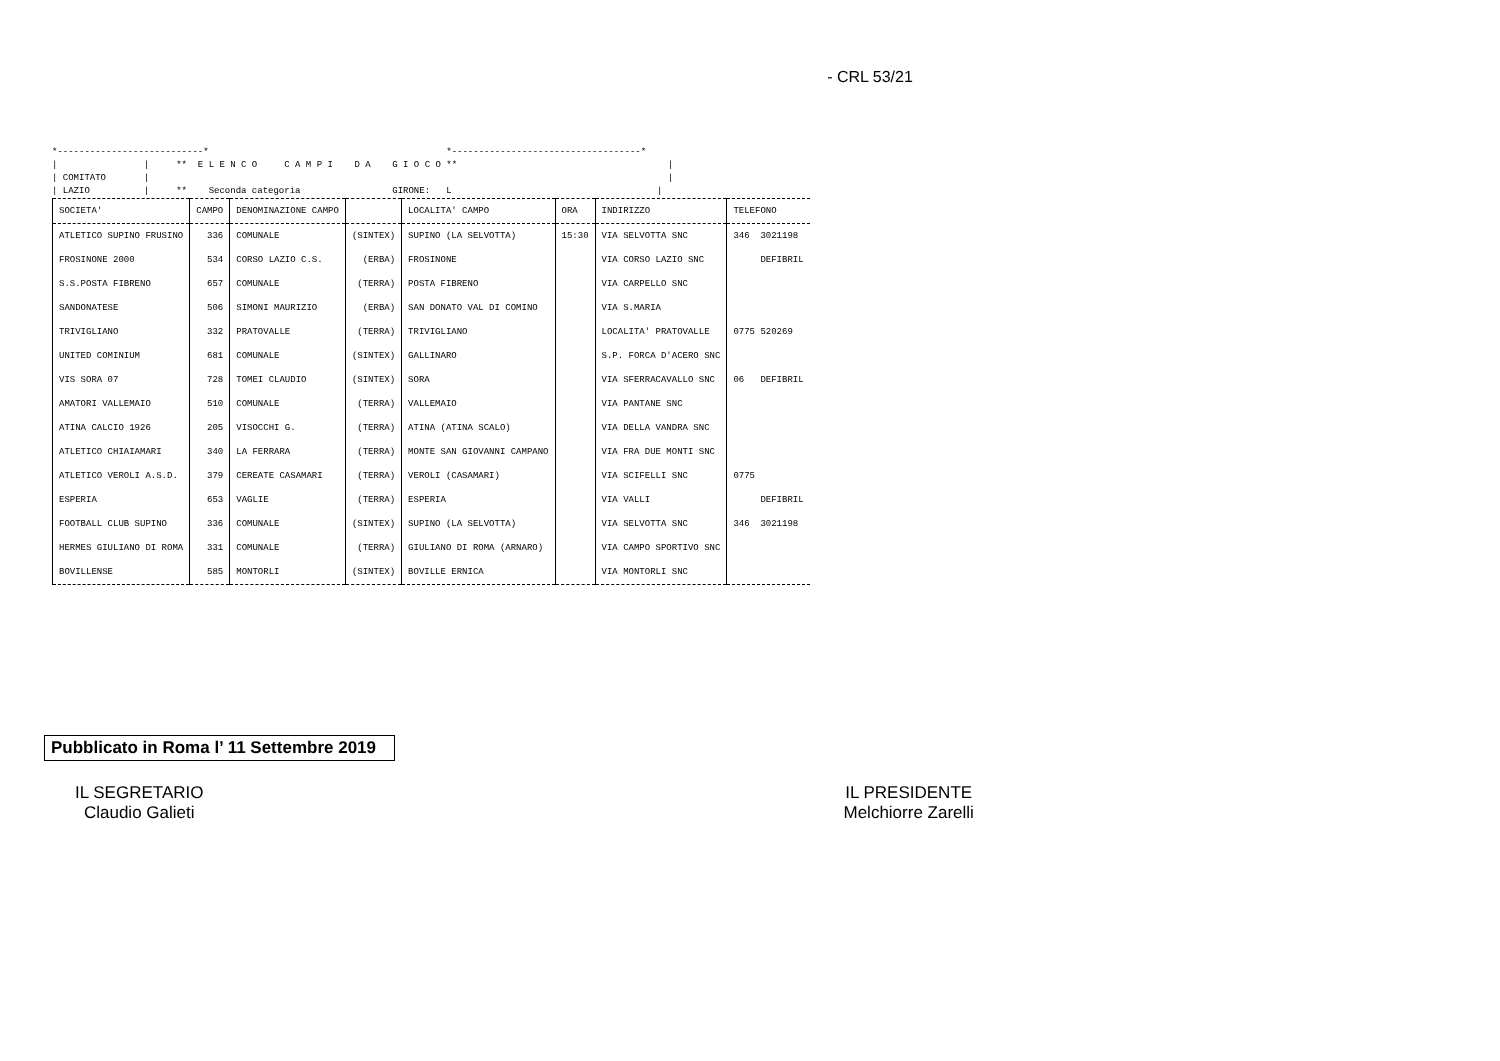- CRL 53/21
*---------------------------* *-----------------------------------* | | ** E L E N C O C A M P I D A G I O C O ** | | COMITATO | | | LAZIO | ** Seconda categoria GIRONE: L |
| SOCIETA' | CAMPO | DENOMINAZIONE CAMPO | | LOCALITA' CAMPO | ORA | INDIRIZZO | TELEFONO |
| --- | --- | --- | --- | --- | --- | --- | --- |
| ATLETICO SUPINO FRUSINO | 336 | COMUNALE | (SINTEX) | SUPINO (LA SELVOTTA) | 15:30 | VIA SELVOTTA SNC | 346 3021198 |
| FROSINONE 2000 | 534 | CORSO LAZIO C.S. | (ERBA) | FROSINONE | | VIA CORSO LAZIO SNC | DEFIBRIL |
| S.S.POSTA FIBRENO | 657 | COMUNALE | (TERRA) | POSTA FIBRENO | | VIA CARPELLO SNC | |
| SANDONATESE | 506 | SIMONI MAURIZIO | (ERBA) | SAN DONATO VAL DI COMINO | | VIA S.MARIA | |
| TRIVIGLIANO | 332 | PRATOVALLE | (TERRA) | TRIVIGLIANO | | LOCALITA' PRATOVALLE | 0775 520269 |
| UNITED COMINIUM | 681 | COMUNALE | (SINTEX) | GALLINARO | | S.P. FORCA D'ACERO SNC | |
| VIS SORA 07 | 728 | TOMEI CLAUDIO | (SINTEX) | SORA | | VIA SFERRACAVALLO SNC | 06 DEFIBRIL |
| AMATORI VALLEMAIO | 510 | COMUNALE | (TERRA) | VALLEMAIO | | VIA PANTANE SNC | |
| ATINA CALCIO 1926 | 205 | VISOCCHI G. | (TERRA) | ATINA (ATINA SCALO) | | VIA DELLA VANDRA SNC | |
| ATLETICO CHIAIAMARI | 340 | LA FERRARA | (TERRA) | MONTE SAN GIOVANNI CAMPANO | | VIA FRA DUE MONTI SNC | |
| ATLETICO VEROLI A.S.D. | 379 | CEREATE CASAMARI | (TERRA) | VEROLI (CASAMARI) | | VIA SCIFELLI SNC | 0775 |
| ESPERIA | 653 | VAGLIE | (TERRA) | ESPERIA | | VIA VALLI | DEFIBRIL |
| FOOTBALL CLUB SUPINO | 336 | COMUNALE | (SINTEX) | SUPINO (LA SELVOTTA) | | VIA SELVOTTA SNC | 346 3021198 |
| HERMES GIULIANO DI ROMA | 331 | COMUNALE | (TERRA) | GIULIANO DI ROMA (ARNARO) | | VIA CAMPO SPORTIVO SNC | |
| BOVILLENSE | 585 | MONTORLI | (SINTEX) | BOVILLE ERNICA | | VIA MONTORLI SNC | |
Pubblicato in Roma l’ 11 Settembre 2019
IL SEGRETARIO
Claudio Galieti
IL PRESIDENTE
Melchiorre Zarelli